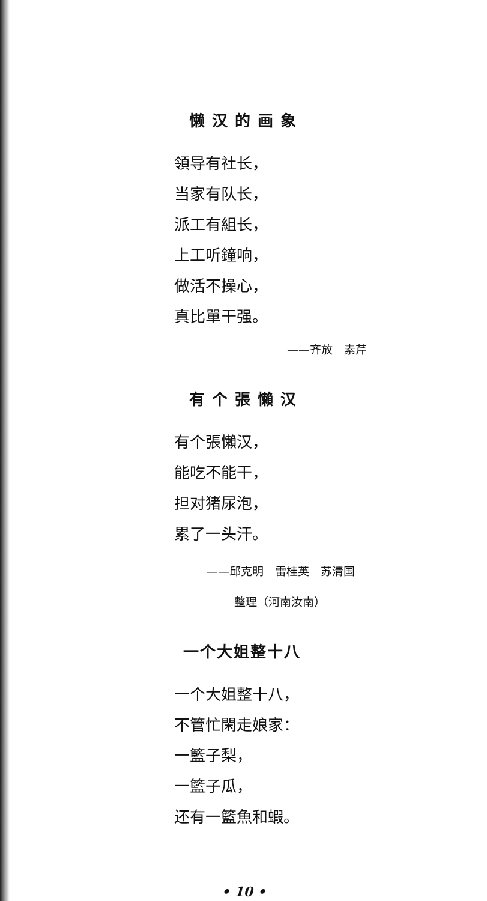懒汉的画象
領导有社长，
当家有队长，
派工有組长，
上工听鐘响，
做活不操心，
真比單干强。
——齐放　素芹
有个張懶汉
有个張懶汉，
能吃不能干，
担对猪尿泡，
累了一头汗。
——邱克明　雷桂英　苏清国
整理（河南汝南）
一个大姐整十八
一个大姐整十八，
不管忙閑走娘家：
一籃子梨，
一籃子瓜，
还有一籃魚和蝦。
• 10 •